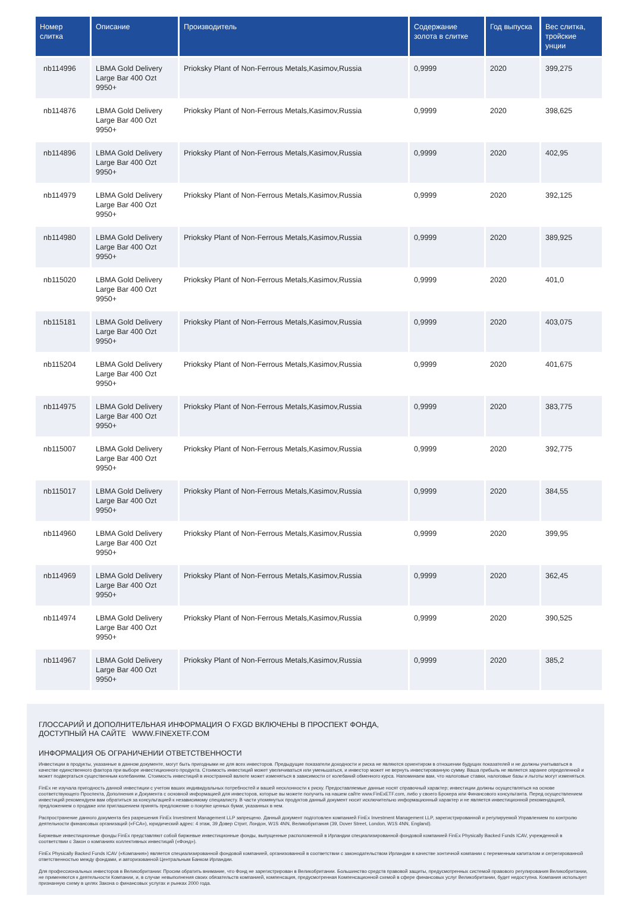| Номер слитка | Описание | Производитель | Содержание золота в слитке | Год выпуска | Вес слитка, тройские унции |
| --- | --- | --- | --- | --- | --- |
| nb114996 | LBMA Gold Delivery Large Bar 400 Ozt 9950+ | Prioksky Plant of Non-Ferrous Metals,Kasimov,Russia | 0,9999 | 2020 | 399,275 |
| nb114876 | LBMA Gold Delivery Large Bar 400 Ozt 9950+ | Prioksky Plant of Non-Ferrous Metals,Kasimov,Russia | 0,9999 | 2020 | 398,625 |
| nb114896 | LBMA Gold Delivery Large Bar 400 Ozt 9950+ | Prioksky Plant of Non-Ferrous Metals,Kasimov,Russia | 0,9999 | 2020 | 402,95 |
| nb114979 | LBMA Gold Delivery Large Bar 400 Ozt 9950+ | Prioksky Plant of Non-Ferrous Metals,Kasimov,Russia | 0,9999 | 2020 | 392,125 |
| nb114980 | LBMA Gold Delivery Large Bar 400 Ozt 9950+ | Prioksky Plant of Non-Ferrous Metals,Kasimov,Russia | 0,9999 | 2020 | 389,925 |
| nb115020 | LBMA Gold Delivery Large Bar 400 Ozt 9950+ | Prioksky Plant of Non-Ferrous Metals,Kasimov,Russia | 0,9999 | 2020 | 401,0 |
| nb115181 | LBMA Gold Delivery Large Bar 400 Ozt 9950+ | Prioksky Plant of Non-Ferrous Metals,Kasimov,Russia | 0,9999 | 2020 | 403,075 |
| nb115204 | LBMA Gold Delivery Large Bar 400 Ozt 9950+ | Prioksky Plant of Non-Ferrous Metals,Kasimov,Russia | 0,9999 | 2020 | 401,675 |
| nb114975 | LBMA Gold Delivery Large Bar 400 Ozt 9950+ | Prioksky Plant of Non-Ferrous Metals,Kasimov,Russia | 0,9999 | 2020 | 383,775 |
| nb115007 | LBMA Gold Delivery Large Bar 400 Ozt 9950+ | Prioksky Plant of Non-Ferrous Metals,Kasimov,Russia | 0,9999 | 2020 | 392,775 |
| nb115017 | LBMA Gold Delivery Large Bar 400 Ozt 9950+ | Prioksky Plant of Non-Ferrous Metals,Kasimov,Russia | 0,9999 | 2020 | 384,55 |
| nb114960 | LBMA Gold Delivery Large Bar 400 Ozt 9950+ | Prioksky Plant of Non-Ferrous Metals,Kasimov,Russia | 0,9999 | 2020 | 399,95 |
| nb114969 | LBMA Gold Delivery Large Bar 400 Ozt 9950+ | Prioksky Plant of Non-Ferrous Metals,Kasimov,Russia | 0,9999 | 2020 | 362,45 |
| nb114974 | LBMA Gold Delivery Large Bar 400 Ozt 9950+ | Prioksky Plant of Non-Ferrous Metals,Kasimov,Russia | 0,9999 | 2020 | 390,525 |
| nb114967 | LBMA Gold Delivery Large Bar 400 Ozt 9950+ | Prioksky Plant of Non-Ferrous Metals,Kasimov,Russia | 0,9999 | 2020 | 385,2 |
ГЛОССАРИЙ И ДОПОЛНИТЕЛЬНАЯ ИНФОРМАЦИЯ О FXGD ВКЛЮЧЕНЫ В ПРОСПЕКТ ФОНДА,
ДОСТУПНЫЙ НА САЙТЕ WWW.FINEXETF.COM
ИНФОРМАЦИЯ ОБ ОГРАНИЧЕНИИ ОТВЕТСТВЕННОСТИ
Инвестиции в продукты, указанные в данном документе, могут быть пригодными не для всех инвесторов. Предыдущие показатели доходности и риска не являются ориентиром в отношении будущих показателей и не должны учитываться в качестве единственного фактора при выборе инвестиционного продукта. Стоимость инвестиций может увеличиваться или уменьшаться, и инвестор может не вернуть инвестированную сумму. Ваша прибыль не является заранее определенной и может подвергаться существенным колебаниям. Стоимость инвестиций в иностранной валюте может изменяться в зависимости от колебаний обменного курса. Напоминаем вам, что налоговые ставки, налоговые базы и льготы могут изменяться.
FinEx не изучала пригодность данной инвестиции с учетом ваших индивидуальных потребностей и вашей несклонности к риску. Предоставляемые данные носят справочный характер; инвестиции должны осуществляться на основе соответствующего Проспекта, Дополнения и Документа с основной информацией для инвесторов, которые вы можете получить на нашем сайте www.FinExETF.com, либо у своего Брокера или Финансового консультанта. Перед осуществлением инвестиций рекомендуем вам обратиться за консультацией к независимому специалисту. В части упомянутых продуктов данный документ носит исключительно информационный характер и не является инвестиционной рекомендацией, предложением о продаже или приглашением принять предложение о покупке ценных бумаг, указанных в нем.
Распространение данного документа без разрешения FinEx Investment Management LLP запрещено. Данный документ подготовлен компанией FinEx Investment Management LLP, зарегистрированной и регулируемой Управлением по контролю деятельности финансовых организаций («FCA»), юридический адрес: 4 этаж, 39 Довер Стрит, Лондон, W1S 4NN, Великобритания (39, Dover Street, London, W1S 4NN, England).
Биржевые инвестиционные фонды FinEx представляют собой биржевые инвестиционные фонды, выпущенные расположенной в Ирландии специализированной фондовой компанией FinEx Physically Backed Funds ICAV, учрежденной в соответствии с Закон о компаниях коллективных инвестиций («Фонд»).
FinEx Physically Backed Funds ICAV («Компания») является специализированной фондовой компанией, организованной в соответствии с законодательством Ирландии в качестве зонтичной компании с переменным капиталом и сегрегированной ответственностью между фондами, и авторизованной Центральным Банком Ирландии.
Для профессиональных инвесторов в Великобритании: Просим обратить внимание, что Фонд не зарегистрирован в Великобритании. Большинство средств правовой защиты, предусмотренных системой правового регулирования Великобритании, не применяются к деятельности Компании, и, в случае невыполнения своих обязательств компанией, компенсация, предусмотренная Компенсационной схемой в сфере финансовых услуг Великобритании, будет недоступна. Компания использует признанную схему в целях Закона о финансовых услугах и рынках 2000 года.